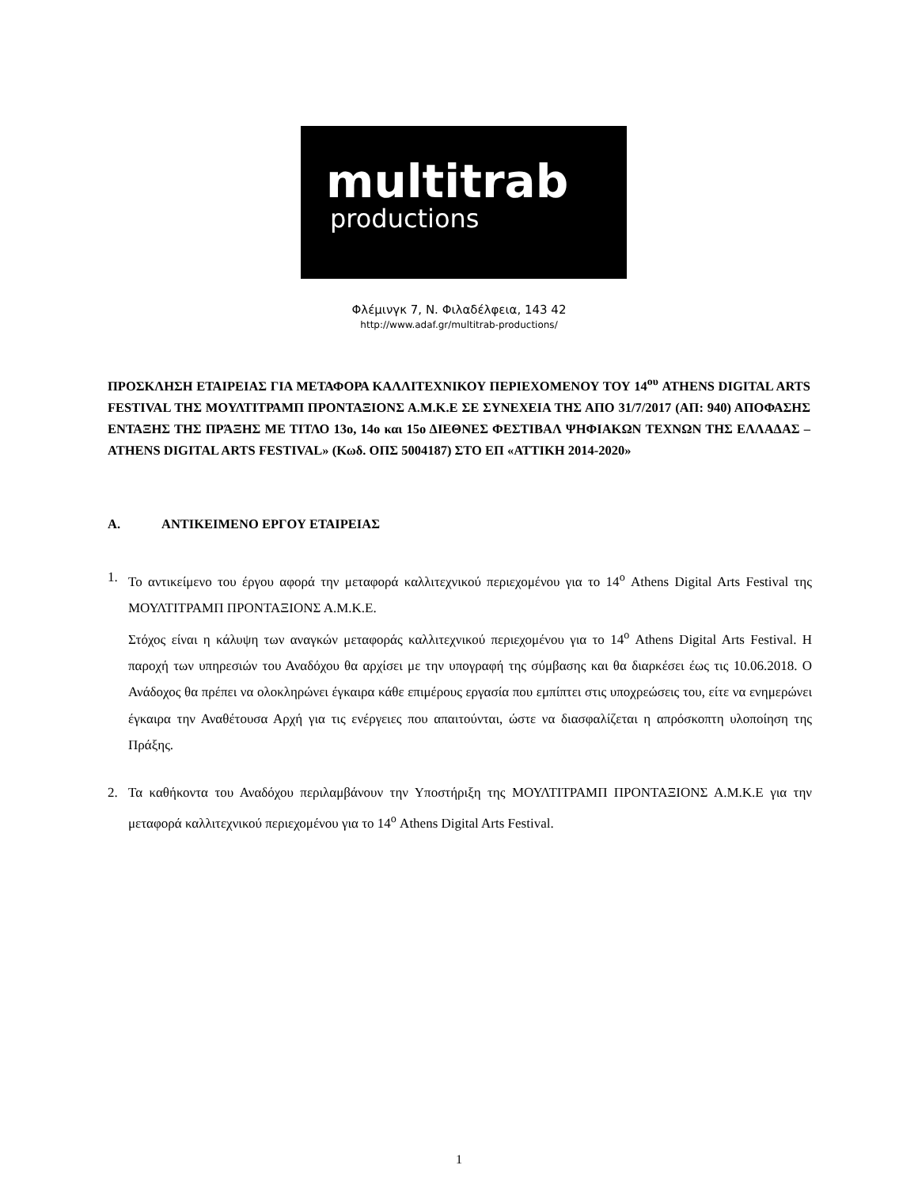multitrab
productions
Φλέμινγκ 7, Ν. Φιλαδέλφεια, 143 42
http://www.adaf.gr/multitrab-productions/
ΠΡΟΣΚΛΗΣΗ ΕΤΑΙΡΕΙΑΣ ΓΙΑ ΜΕΤΑΦΟΡΑ ΚΑΛΛΙΤΕΧΝΙΚΟΥ ΠΕΡΙΕΧΟΜΕΝΟΥ ΤΟΥ 14<sup>ου</sup> ATHENS DIGITAL ARTS FESTIVAL ΤΗΣ ΜΟΥΛΤΙΤΡΑΜΠ ΠΡΟΝΤΑΞΙΟΝΣ Α.Μ.Κ.Ε ΣΕ ΣΥΝΕΧΕΙΑ ΤΗΣ ΑΠΟ 31/7/2017 (ΑΠ: 940) ΑΠΟΦΑΣΗΣ ΕΝΤΑΞΗΣ ΤΗΣ ΠΡΆΞΗΣ ΜΕ ΤΙΤΛΟ 13ο, 14ο και 15ο ΔΙΕΘΝΕΣ ΦΕΣΤΙΒΑΛ ΨΗΦΙΑΚΩΝ ΤΕΧΝΩΝ ΤΗΣ ΕΛΛΑΔΑΣ – ATHENS DIGITAL ARTS FESTIVAL» (Κωδ. ΟΠΣ 5004187) ΣΤΟ ΕΠ «ΑΤΤΙΚΗ 2014-2020»
Α. ΑΝΤΙΚΕΙΜΕΝΟ ΕΡΓΟΥ ΕΤΑΙΡΕΙΑΣ
1. Το αντικείμενο του έργου αφορά την μεταφορά καλλιτεχνικού περιεχομένου για το 14<sup>ο</sup> Athens Digital Arts Festival της ΜΟΥΛΤΙΤΡΑΜΠ ΠΡΟΝΤΑΞΙΟΝΣ Α.Μ.Κ.Ε.
Στόχος είναι η κάλυψη των αναγκών μεταφοράς καλλιτεχνικού περιεχομένου για το 14<sup>ο</sup> Athens Digital Arts Festival. Η παροχή των υπηρεσιών του Αναδόχου θα αρχίσει με την υπογραφή της σύμβασης και θα διαρκέσει έως τις 10.06.2018. Ο Ανάδοχος θα πρέπει να ολοκληρώνει έγκαιρα κάθε επιμέρους εργασία που εμπίπτει στις υποχρεώσεις του, είτε να ενημερώνει έγκαιρα την Αναθέτουσα Αρχή για τις ενέργειες που απαιτούνται, ώστε να διασφαλίζεται η απρόσκοπτη υλοποίηση της Πράξης.
2. Τα καθήκοντα του Αναδόχου περιλαμβάνουν την Υποστήριξη της ΜΟΥΛΤΙΤΡΑΜΠ ΠΡΟΝΤΑΞΙΟΝΣ Α.Μ.Κ.Ε για την μεταφορά καλλιτεχνικού περιεχομένου για το 14<sup>ο</sup> Athens Digital Arts Festival.
1